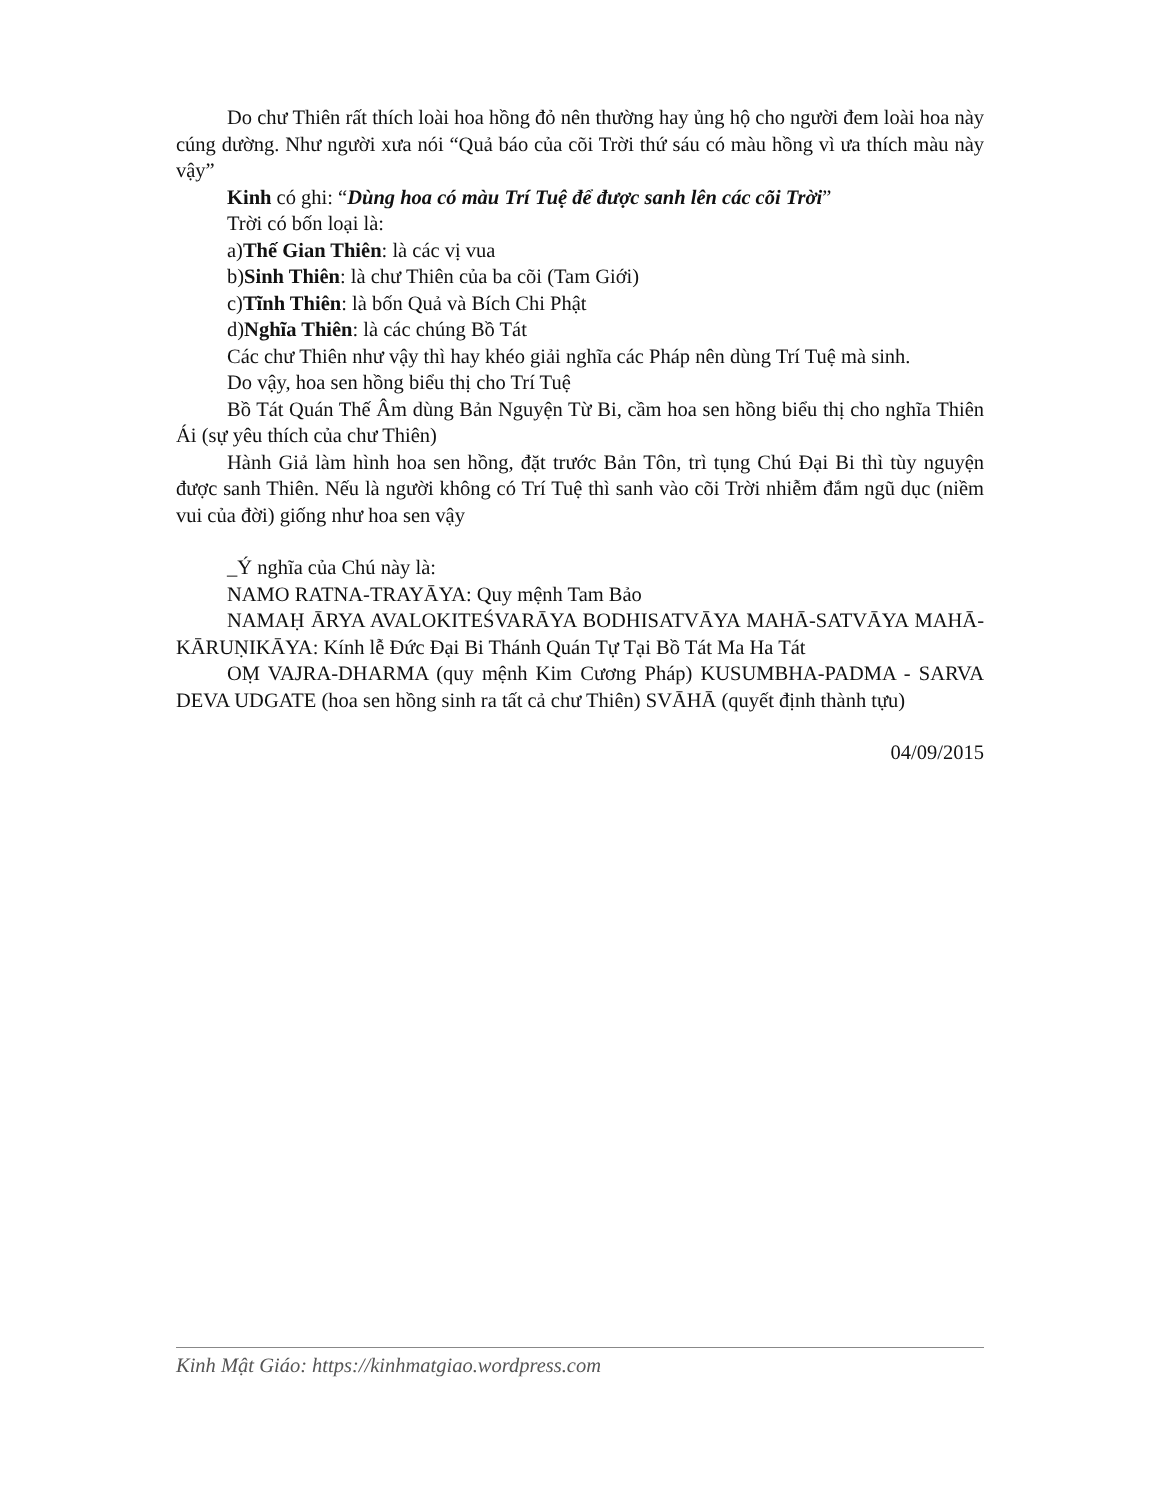Do chư Thiên rất thích loài hoa hồng đỏ nên thường hay ủng hộ cho người đem loài hoa này cúng dường. Như người xưa nói “Quả báo của cõi Trời thứ sáu có màu hồng vì ưa thích màu này vậy”
Kinh có ghi: “Dùng hoa có màu Trí Tuệ để được sanh lên các cõi Trời”
Trời có bốn loại là:
a)Thế Gian Thiên: là các vị vua
b)Sinh Thiên: là chư Thiên của ba cõi (Tam Giới)
c)Tĩnh Thiên: là bốn Quả và Bích Chi Phật
d)Nghĩa Thiên: là các chúng Bồ Tát
Các chư Thiên như vậy thì hay khéo giải nghĩa các Pháp nên dùng Trí Tuệ mà sinh.
Do vậy, hoa sen hồng biểu thị cho Trí Tuệ
Bồ Tát Quán Thế Âm dùng Bản Nguyện Từ Bi, cầm hoa sen hồng biểu thị cho nghĩa Thiên Ái (sự yêu thích của chư Thiên)
Hành Giả làm hình hoa sen hồng, đặt trước Bản Tôn, trì tụng Chú Đại Bi thì tùy nguyện được sanh Thiên. Nếu là người không có Trí Tuệ thì sanh vào cõi Trời nhiễm đắm ngũ dục (niềm vui của đời) giống như hoa sen vậy
_Ý nghĩa của Chú này là:
NAMO RATNA-TRAYĀYA: Quy mệnh Tam Bảo
NAMAḤ ĀRYA AVALOKITEŚVARĀYA BODHISATVĀYA MAHĀ-SATVĀYA MAHĀ-KĀRUṆIKĀYA: Kính lễ Đức Đại Bi Thánh Quán Tự Tại Bồ Tát Ma Ha Tát
OṂ VAJRA-DHARMA (quy mệnh Kim Cương Pháp) KUSUMBHA-PADMA - SARVA DEVA UDGATE (hoa sen hồng sinh ra tất cả chư Thiên) SVĀHĀ (quyết định thành tựu)
04/09/2015
Kinh Mật Giáo: https://kinhmatgiao.wordpress.com